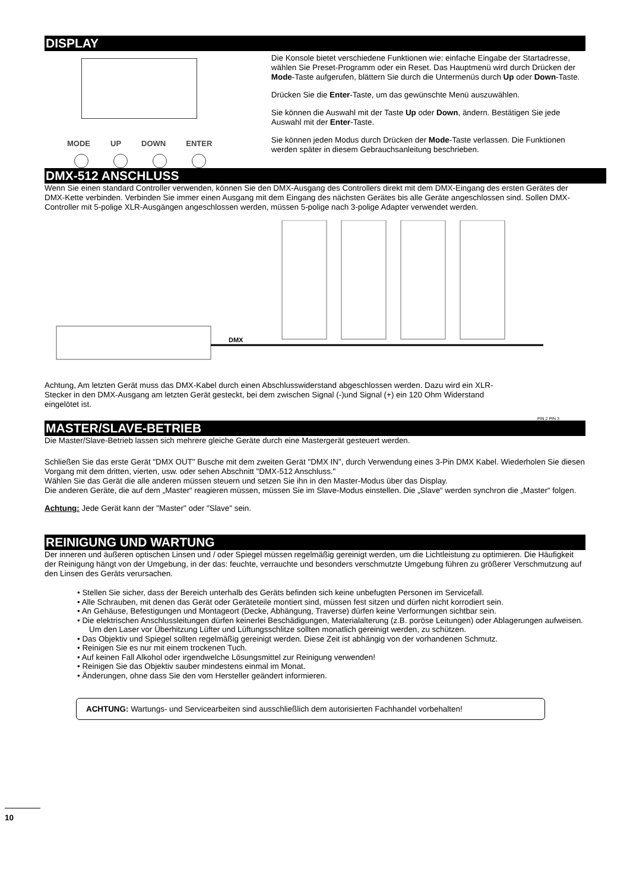DISPLAY
MODE UP DOWN ENTER
Die Konsole bietet verschiedene Funktionen wie: einfache Eingabe der Startadresse, wählen Sie Preset-Programm oder ein Reset. Das Hauptmenü wird durch Drücken der Mode-Taste aufgerufen, blättern Sie durch die Untermenüs durch Up oder Down-Taste.
Drücken Sie die Enter-Taste, um das gewünschte Menü auszuwählen.
Sie können die Auswahl mit der Taste Up oder Down, ändern. Bestätigen Sie jede Auswahl mit der Enter-Taste.
Sie können jeden Modus durch Drücken der Mode-Taste verlassen. Die Funktionen werden später in diesem Gebrauchsanleitung beschrieben.
DMX-512 ANSCHLUSS
Wenn Sie einen standard Controller verwenden, können Sie den DMX-Ausgang des Controllers direkt mit dem DMX-Eingang des ersten Gerätes der DMX-Kette verbinden. Verbinden Sie immer einen Ausgang mit dem Eingang des nächsten Gerätes bis alle Geräte angeschlossen sind. Sollen DMX-Controller mit 5-polige XLR-Ausgängen angeschlossen werden, müssen 5-polige nach 3-polige Adapter verwendet werden.
DMX
Achtung, Am letzten Gerät muss das DMX-Kabel durch einen Abschlusswiderstand abgeschlossen werden. Dazu wird ein XLR-Stecker in den DMX-Ausgang am letzten Gerät gesteckt, bei dem zwischen Signal (-)und Signal (+) ein 120 Ohm Widerstand eingelötet ist.
PIN 2 PIN 3
MASTER/SLAVE-BETRIEB
Die Master/Slave-Betrieb lassen sich mehrere gleiche Geräte durch eine Mastergerät gesteuert werden.
Schließen Sie das erste Gerät "DMX OUT" Busche mit dem zweiten Gerät "DMX IN", durch Verwendung eines 3-Pin DMX Kabel. Wiederholen Sie diesen Vorgang mit dem dritten, vierten, usw. oder sehen Abschnitt "DMX-512 Anschluss."
Wählen Sie das Gerät die alle anderen müssen steuern und setzen Sie ihn in den Master-Modus über das Display.
Die anderen Geräte, die auf dem „Master“ reagieren müssen, müssen Sie im Slave-Modus einstellen. Die „Slave“ werden synchron die „Master“ folgen.
Achtung: Jede Gerät kann der "Master" oder "Slave" sein.
REINIGUNG UND WARTUNG
Der inneren und äußeren optischen Linsen und / oder Spiegel müssen regelmäßig gereinigt werden, um die Lichtleistung zu optimieren. Die Häufigkeit der Reinigung hängt von der Umgebung, in der das: feuchte, verrauchte und besonders verschmutzte Umgebung führen zu größerer Verschmutzung auf den Linsen des Geräts verursachen.
• Stellen Sie sicher, dass der Bereich unterhalb des Geräts befinden sich keine unbefugten Personen im Servicefall.
• Alle Schrauben, mit denen das Gerät oder Geräteteile montiert sind, müssen fest sitzen und dürfen nicht korrodiert sein.
• An Gehäuse, Befestigungen und Montageort (Decke, Abhängung, Traverse) dürfen keine Verformungen sichtbar sein.
• Die elektrischen Anschlussleitungen dürfen keinerlei Beschädigungen, Materialalterung (z.B. poröse Leitungen) oder Ablagerungen aufweisen. Um den Laser vor Überhitzung Lüfter und Lüftungsschlitze sollten monatlich gereinigt werden, zu schützen.
• Das Objektiv und Spiegel sollten regelmäßig gereinigt werden. Diese Zeit ist abhängig von der vorhandenen Schmutz.
• Reinigen Sie es nur mit einem trockenen Tuch.
• Auf keinen Fall Alkohol oder irgendwelche Lösungsmittel zur Reinigung verwenden!
• Reinigen Sie das Objektiv sauber mindestens einmal im Monat.
• Änderungen, ohne dass Sie den vom Hersteller geändert informieren.
ACHTUNG: Wartungs- und Servicearbeiten sind ausschließlich dem autorisierten Fachhandel vorbehalten!
10